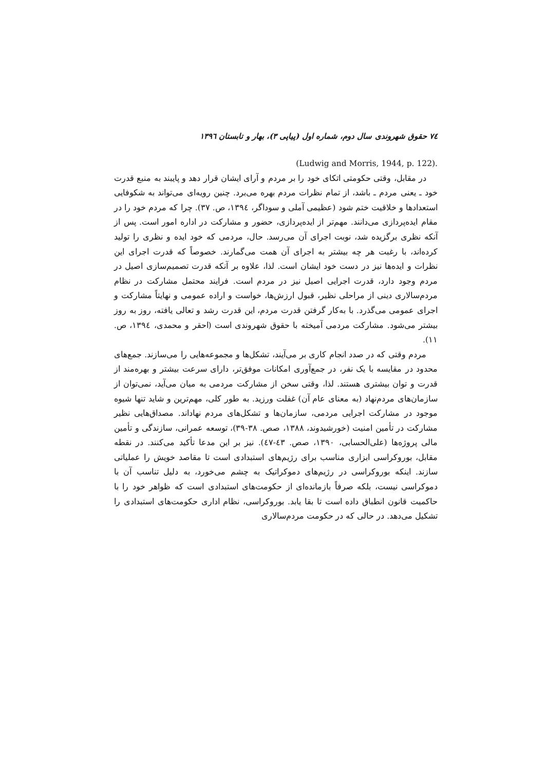٧٤ حقوق شهروندی سال دوم، شماره اول (پیاپی ٣)، بهار و تابستان ١٣٩٦
.(Ludwig and Morris, 1944, p. 122)
در مقابل، وقتی حکومتی اتکای خود را بر مردم و آرای ایشان قرار دهد و پایبند به منبع قدرت خود ـ یعنی مردم ـ باشد، از تمام نظرات مردم بهره می‌برد. چنین رویه‌ای می‌تواند به شکوفایی استعدادها و خلاقیت ختم شود (عظیمی آملی و سوداگر، ١٣٩٤، ص. ٣٧). چرا که مردم خود را در مقام ایده‌پردازی می‌دانند. مهم‌تر از ایده‌پردازی، حضور و مشارکت در اداره امور است. پس از آنکه نظری برگزیده شد، نوبت اجرای آن می‌رسد. حال، مردمی که خود ایده و نظری را تولید کرده‌اند، با رغبت هر چه بیشتر به اجرای آن همت می‌گمارند. خصوصاً که قدرت اجرای این نظرات و ایده‌ها نیز در دست خود ایشان است. لذا، علاوه بر آنکه قدرت تصمیم‌سازی اصیل در مردم وجود دارد، قدرت اجرایی اصیل نیز در مردم است. فرایند محتمل مشارکت در نظام مردم‌سالاری دینی از مراحلی نظیر، قبول ارزش‌ها، خواست و اراده عمومی و نهایتاً مشارکت و اجرای عمومی می‌گذرد. با به‌کار گرفتن قدرت مردم، این قدرت رشد و تعالی یافته، روز به روز بیشتر می‌شود. مشارکت مردمی آمیخته با حقوق شهروندی است (احقر و محمدی، ١٣٩٤، ص. ١١).
مردم وقتی که در صدد انجام کاری بر می‌آیند، تشکل‌ها و مجموعه‌هایی را می‌سازند. جمع‌های محدود در مقایسه با یک نفر، در جمع‌آوری امکانات موفق‌تر، دارای سرعت بیشتر و بهره‌مند از قدرت و توان بیشتری هستند. لذا، وقتی سخن از مشارکت مردمی به میان می‌آید، نمی‌توان از سازمان‌های مردم‌نهاد (به معنای عام آن) غفلت ورزید. به طور کلی، مهم‌ترین و شاید تنها شیوه موجود در مشارکت اجرایی مردمی، سازمان‌ها و تشکل‌های مردم نهاداند. مصداق‌هایی نظیر مشارکت در تأمین امنیت (خورشیدوند، ١٣٨٨، صص. ٣٨-٣٩)، توسعه عمرانی، سازندگی و تأمین مالی پروژه‌ها (علی‌الحسابی، ١٣٩٠، صص. ٤٣-٤٧). نیز بر این مدعا تأکید می‌کنند. در نقطه مقابل، بوروکراسی ابزاری مناسب برای رژیم‌های استبدادی است تا مقاصد خویش را عملیاتی سازند. اینکه بوروکراسی در رژیم‌های دموکراتیک به چشم می‌خورد، به دلیل تناسب آن با دموکراسی نیست، بلکه صرفاً بازمانده‌ای از حکومت‌های استبدادی است که ظواهر خود را با حاکمیت قانون انطباق داده است تا بقا یابد. بوروکراسی، نظام اداری حکومت‌های استبدادی را تشکیل می‌دهد. در حالی که در حکومت مردم‌سالاری